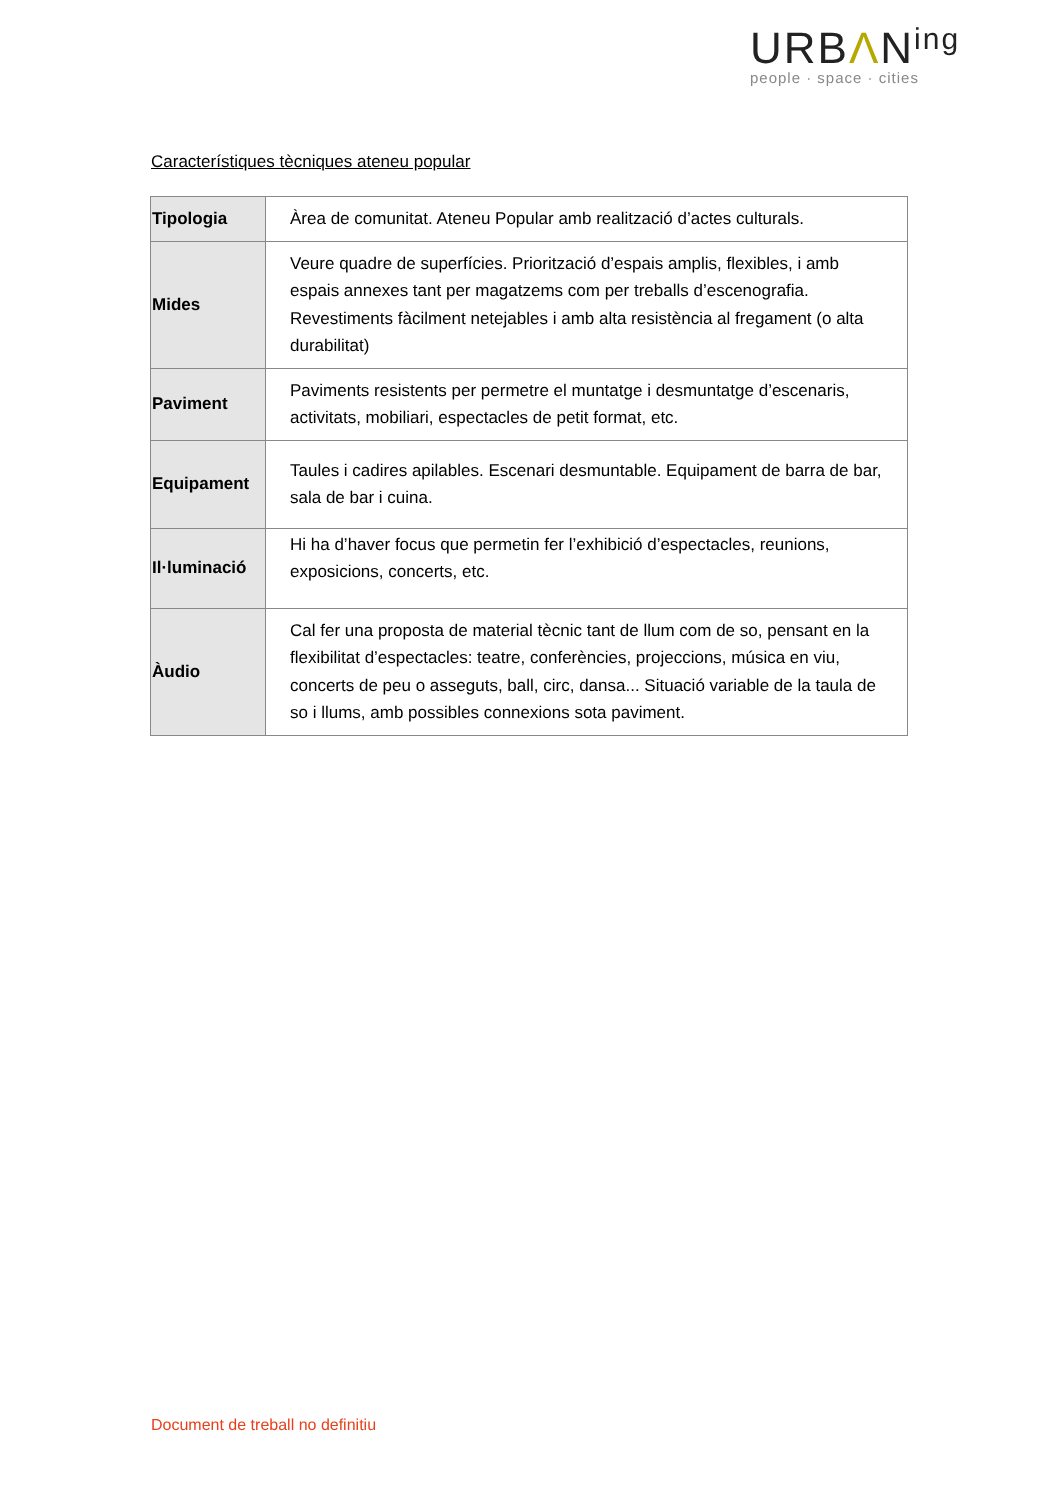URBΛN<sup>ing</sup>
people · space · cities
Característiques tècniques ateneu popular
| Tipologia | Àrea de comunitat. Ateneu Popular amb realització d’actes culturals. |
| Mides | Veure quadre de superfícies. Priorització d’espais amplis, flexibles, i amb espais annexes tant per magatzems com per treballs d’escenografia. Revestiments fàcilment netejables i amb alta resistència al fregament (o alta durabilitat) |
| Paviment | Paviments resistents per permetre el muntatge i desmuntatge d’escenaris, activitats, mobiliari, espectacles de petit format, etc. |
| Equipament | Taules i cadires apilables. Escenari desmuntable. Equipament de barra de bar, sala de bar i cuina. |
| Il·luminació | Hi ha d’haver focus que permetin fer l’exhibició d’espectacles, reunions, exposicions, concerts, etc. |
| Àudio | Cal fer una proposta de material tècnic tant de llum com de so, pensant en la flexibilitat d’espectacles: teatre, conferències, projeccions, música en viu, concerts de peu o asseguts, ball, circ, dansa... Situació variable de la taula de so i llums, amb possibles connexions sota paviment. |
Document de treball no definitiu